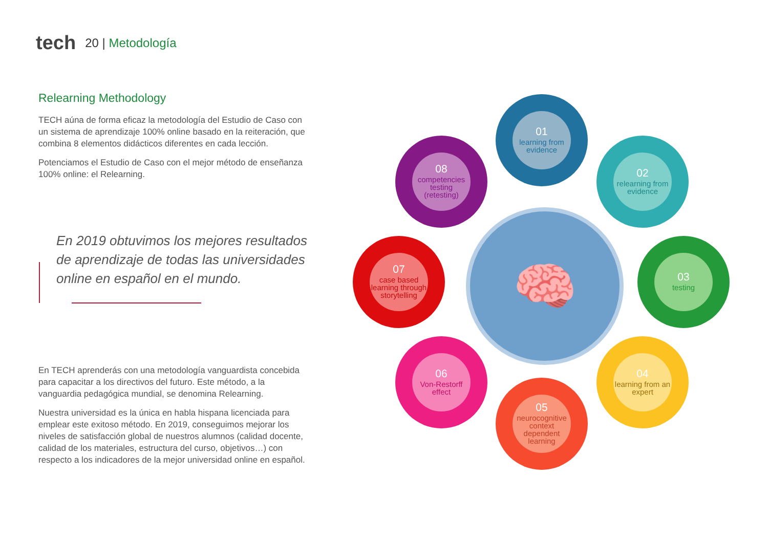tech
20 | Metodología
Relearning Methodology
TECH aúna de forma eficaz la metodología del Estudio de Caso con un sistema de aprendizaje 100% online basado en la reiteración, que combina 8 elementos didácticos diferentes en cada lección.
Potenciamos el Estudio de Caso con el mejor método de enseñanza 100% online: el Relearning.
En 2019 obtuvimos los mejores resultados de aprendizaje de todas las universidades online en español en el mundo.
En TECH aprenderás con una metodología vanguardista concebida para capacitar a los directivos del futuro. Este método, a la vanguardia pedagógica mundial, se denomina Relearning.
Nuestra universidad es la única en habla hispana licenciada para emplear este exitoso método. En 2019, conseguimos mejorar los niveles de satisfacción global de nuestros alumnos (calidad docente, calidad de los materiales, estructura del curso, objetivos…) con respecto a los indicadores de la mejor universidad online en español.
🧠
01
learning from evidence
02
relearning from evidence
03
testing
04
learning from an expert
05
neurocognitive context dependent learning
06
Von-Restorff effect
07
case based learning through storytelling
08
competencies testing (retesting)